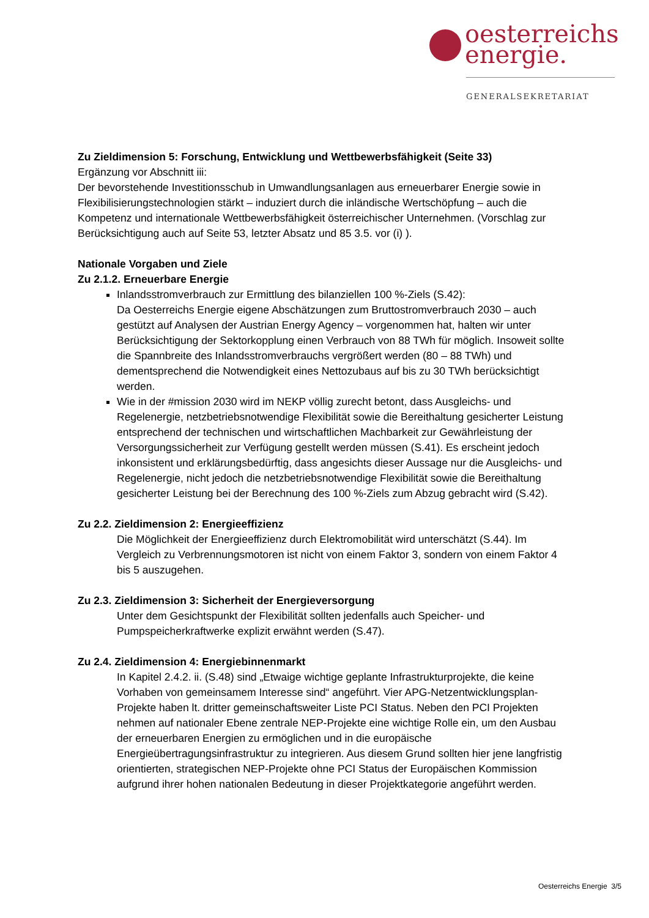oesterreichs
energie.
GENERALSEKRETARIAT
Zu Zieldimension 5: Forschung, Entwicklung und Wettbewerbsfähigkeit (Seite 33)
Ergänzung vor Abschnitt iii:
Der bevorstehende Investitionsschub in Umwandlungsanlagen aus erneuerbarer Energie sowie in Flexibilisierungstechnologien stärkt – induziert durch die inländische Wertschöpfung – auch die Kompetenz und internationale Wettbewerbsfähigkeit österreichischer Unternehmen. (Vorschlag zur Berücksichtigung auch auf Seite 53, letzter Absatz und 85 3.5. vor (i) ).
Nationale Vorgaben und Ziele
Zu 2.1.2. Erneuerbare Energie
Inlandsstromverbrauch zur Ermittlung des bilanziellen 100 %-Ziels (S.42):
Da Oesterreichs Energie eigene Abschätzungen zum Bruttostromverbrauch 2030 – auch gestützt auf Analysen der Austrian Energy Agency – vorgenommen hat, halten wir unter Berücksichtigung der Sektorkopplung einen Verbrauch von 88 TWh für möglich. Insoweit sollte die Spannbreite des Inlandsstromverbrauchs vergrößert werden (80 – 88 TWh) und dementsprechend die Notwendigkeit eines Nettozubaus auf bis zu 30 TWh berücksichtigt werden.
Wie in der #mission 2030 wird im NEKP völlig zurecht betont, dass Ausgleichs- und Regelenergie, netzbetriebsnotwendige Flexibilität sowie die Bereithaltung gesicherter Leistung entsprechend der technischen und wirtschaftlichen Machbarkeit zur Gewährleistung der Versorgungssicherheit zur Verfügung gestellt werden müssen (S.41). Es erscheint jedoch inkonsistent und erklärungsbedürftig, dass angesichts dieser Aussage nur die Ausgleichs- und Regelenergie, nicht jedoch die netzbetriebsnotwendige Flexibilität sowie die Bereithaltung gesicherter Leistung bei der Berechnung des 100 %-Ziels zum Abzug gebracht wird (S.42).
Zu 2.2. Zieldimension 2: Energieeffizienz
Die Möglichkeit der Energieeffizienz durch Elektromobilität wird unterschätzt (S.44). Im Vergleich zu Verbrennungsmotoren ist nicht von einem Faktor 3, sondern von einem Faktor 4 bis 5 auszugehen.
Zu 2.3. Zieldimension 3: Sicherheit der Energieversorgung
Unter dem Gesichtspunkt der Flexibilität sollten jedenfalls auch Speicher- und Pumpspeicherkraftwerke explizit erwähnt werden (S.47).
Zu 2.4. Zieldimension 4: Energiebinnenmarkt
In Kapitel 2.4.2. ii. (S.48) sind „Etwaige wichtige geplante Infrastrukturprojekte, die keine Vorhaben von gemeinsamem Interesse sind“ angeführt. Vier APG-Netzentwicklungsplan-Projekte haben lt. dritter gemeinschaftsweiter Liste PCI Status. Neben den PCI Projekten nehmen auf nationaler Ebene zentrale NEP-Projekte eine wichtige Rolle ein, um den Ausbau der erneuerbaren Energien zu ermöglichen und in die europäische Energieübertragungsinfrastruktur zu integrieren. Aus diesem Grund sollten hier jene langfristig orientierten, strategischen NEP-Projekte ohne PCI Status der Europäischen Kommission aufgrund ihrer hohen nationalen Bedeutung in dieser Projektkategorie angeführt werden.
Oesterreichs Energie 3/5